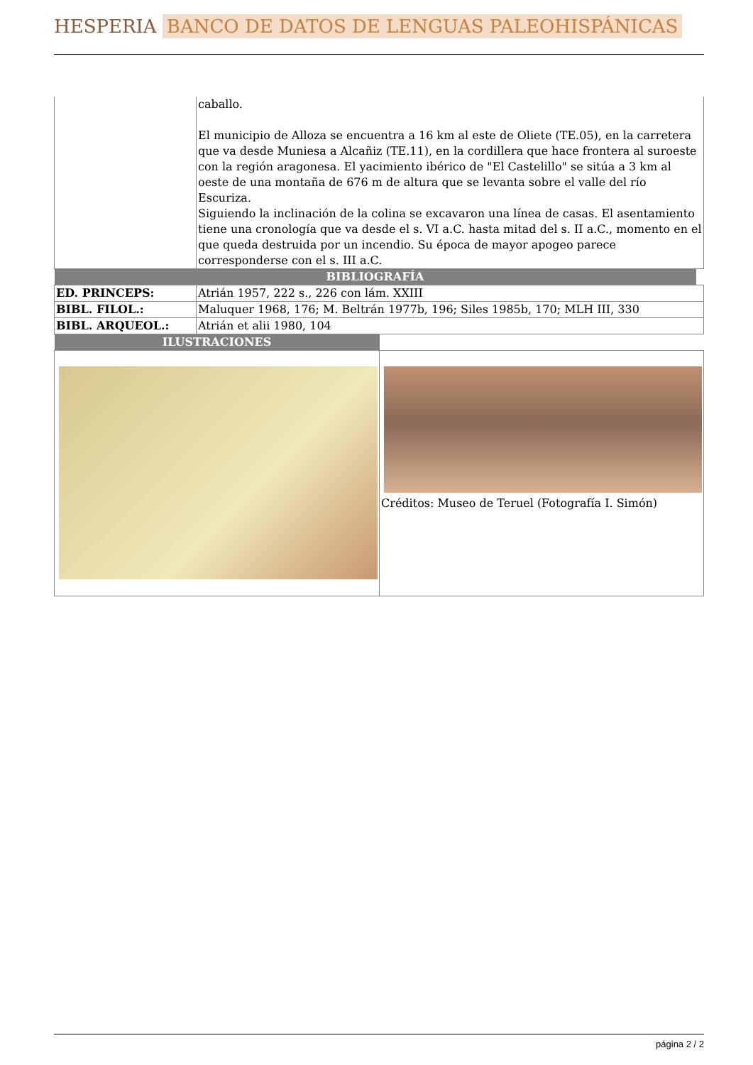HESPERIA BANCO DE DATOS DE LENGUAS PALEOHISPÁNICAS
| | caballo. El municipio de Alloza se encuentra a 16 km al este de Oliete (TE.05), en la carretera que va desde Muniesa a Alcañiz (TE.11), en la cordillera que hace frontera al suroeste con la región aragonesa. El yacimiento ibérico de "El Castelillo" se sitúa a 3 km al oeste de una montaña de 676 m de altura que se levanta sobre el valle del río Escuriza. Siguiendo la inclinación de la colina se excavaron una línea de casas. El asentamiento tiene una cronología que va desde el s. VI a.C. hasta mitad del s. II a.C., momento en el que queda destruida por un incendio. Su época de mayor apogeo parece corresponderse con el s. III a.C. |
| BIBLIOGRAFÍA | | |
| ED. PRINCEPS: | Atrián 1957, 222 s., 226 con lám. XXIII | |
| BIBL. FILOL.: | Maluquer 1968, 176; M. Beltrán 1977b, 196; Siles 1985b, 170; MLH III, 330 | |
| BIBL. ARQUEOL.: | Atrián et alii 1980, 104 | |
| ILUSTRACIONES | |
| | Créditos: Museo de Teruel (Fotografía I. Simón) |
página 2 / 2